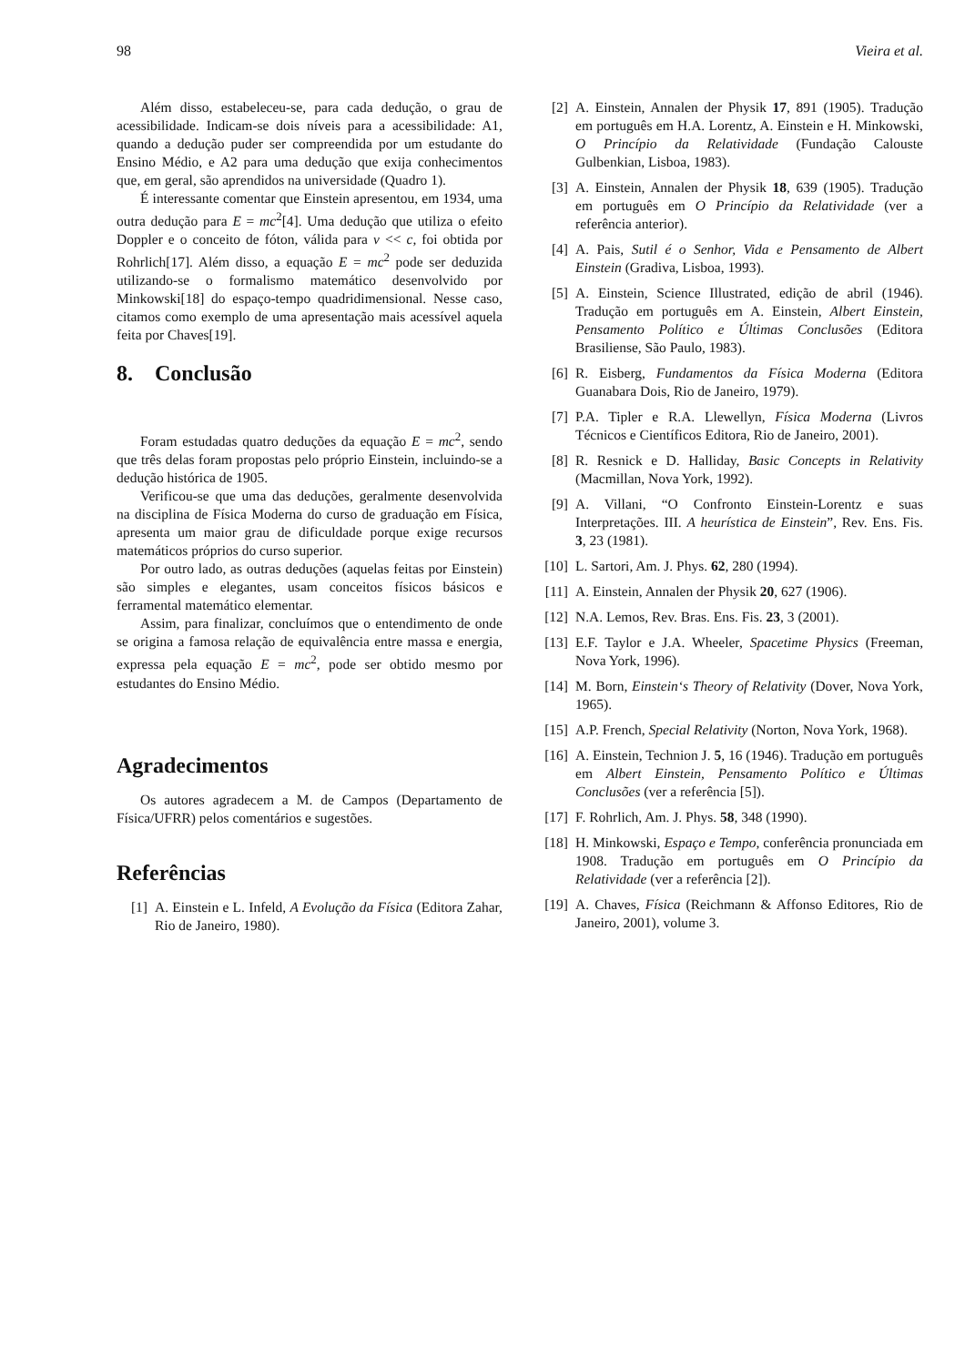98 Vieira et al.
Além disso, estabeleceu-se, para cada dedução, o grau de acessibilidade. Indicam-se dois níveis para a acessibilidade: A1, quando a dedução puder ser compreendida por um estudante do Ensino Médio, e A2 para uma dedução que exija conhecimentos que, em geral, são aprendidos na universidade (Quadro 1).
É interessante comentar que Einstein apresentou, em 1934, uma outra dedução para E = mc<sup>2</sup>[4]. Uma dedução que utiliza o efeito Doppler e o conceito de fóton, válida para v << c, foi obtida por Rohrlich[17]. Além disso, a equação E = mc<sup>2</sup> pode ser deduzida utilizando-se o formalismo matemático desenvolvido por Minkowski[18] do espaço-tempo quadridimensional. Nesse caso, citamos como exemplo de uma apresentação mais acessível aquela feita por Chaves[19].
8. Conclusão
Foram estudadas quatro deduções da equação E = mc<sup>2</sup>, sendo que três delas foram propostas pelo próprio Einstein, incluindo-se a dedução histórica de 1905.
Verificou-se que uma das deduções, geralmente desenvolvida na disciplina de Física Moderna do curso de graduação em Física, apresenta um maior grau de dificuldade porque exige recursos matemáticos próprios do curso superior.
Por outro lado, as outras deduções (aquelas feitas por Einstein) são simples e elegantes, usam conceitos físicos básicos e ferramental matemático elementar.
Assim, para finalizar, concluímos que o entendimento de onde se origina a famosa relação de equivalência entre massa e energia, expressa pela equação E = mc<sup>2</sup>, pode ser obtido mesmo por estudantes do Ensino Médio.
Agradecimentos
Os autores agradecem a M. de Campos (Departamento de Física/UFRR) pelos comentários e sugestões.
Referências
[1] A. Einstein e L. Infeld, A Evolução da Física (Editora Zahar, Rio de Janeiro, 1980).
[2] A. Einstein, Annalen der Physik 17, 891 (1905). Tradução em português em H.A. Lorentz, A. Einstein e H. Minkowski, O Princípio da Relatividade (Fundação Calouste Gulbenkian, Lisboa, 1983).
[3] A. Einstein, Annalen der Physik 18, 639 (1905). Tradução em português em O Princípio da Relatividade (ver a referência anterior).
[4] A. Pais, Sutil é o Senhor, Vida e Pensamento de Albert Einstein (Gradiva, Lisboa, 1993).
[5] A. Einstein, Science Illustrated, edição de abril (1946). Tradução em português em A. Einstein, Albert Einstein, Pensamento Político e Últimas Conclusões (Editora Brasiliense, São Paulo, 1983).
[6] R. Eisberg, Fundamentos da Física Moderna (Editora Guanabara Dois, Rio de Janeiro, 1979).
[7] P.A. Tipler e R.A. Llewellyn, Física Moderna (Livros Técnicos e Científicos Editora, Rio de Janeiro, 2001).
[8] R. Resnick e D. Halliday, Basic Concepts in Relativity (Macmillan, Nova York, 1992).
[9] A. Villani, “O Confronto Einstein-Lorentz e suas Interpretações. III. A heurística de Einstein”, Rev. Ens. Fis. 3, 23 (1981).
[10] L. Sartori, Am. J. Phys. 62, 280 (1994).
[11] A. Einstein, Annalen der Physik 20, 627 (1906).
[12] N.A. Lemos, Rev. Bras. Ens. Fis. 23, 3 (2001).
[13] E.F. Taylor e J.A. Wheeler, Spacetime Physics (Freeman, Nova York, 1996).
[14] M. Born, Einstein‘s Theory of Relativity (Dover, Nova York, 1965).
[15] A.P. French, Special Relativity (Norton, Nova York, 1968).
[16] A. Einstein, Technion J. 5, 16 (1946). Tradução em português em Albert Einstein, Pensamento Político e Últimas Conclusões (ver a referência [5]).
[17] F. Rohrlich, Am. J. Phys. 58, 348 (1990).
[18] H. Minkowski, Espaço e Tempo, conferência pronunciada em 1908. Tradução em português em O Princípio da Relatividade (ver a referência [2]).
[19] A. Chaves, Física (Reichmann & Affonso Editores, Rio de Janeiro, 2001), volume 3.